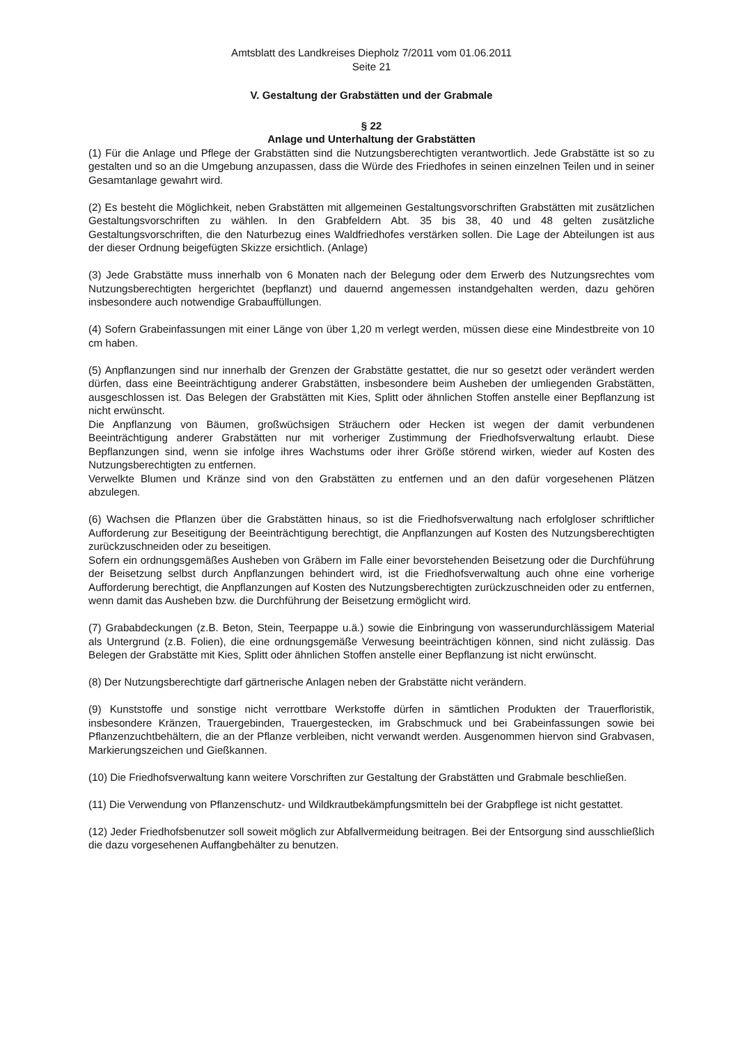Amtsblatt des Landkreises Diepholz 7/2011 vom 01.06.2011
Seite 21
V. Gestaltung der Grabstätten und der Grabmale
§ 22
Anlage und Unterhaltung der Grabstätten
(1) Für die Anlage und Pflege der Grabstätten sind die Nutzungsberechtigten verantwortlich. Jede Grabstätte ist so zu gestalten und so an die Umgebung anzupassen, dass die Würde des Friedhofes in seinen einzelnen Teilen und in seiner Gesamtanlage gewahrt wird.
(2) Es besteht die Möglichkeit, neben Grabstätten mit allgemeinen Gestaltungsvorschriften Grabstätten mit zusätzlichen Gestaltungsvorschriften zu wählen. In den Grabfeldern Abt. 35 bis 38, 40 und 48 gelten zusätzliche Gestaltungsvorschriften, die den Naturbezug eines Waldfriedhofes verstärken sollen. Die Lage der Abteilungen ist aus der dieser Ordnung beigefügten Skizze ersichtlich. (Anlage)
(3) Jede Grabstätte muss innerhalb von 6 Monaten nach der Belegung oder dem Erwerb des Nutzungsrechtes vom Nutzungsberechtigten hergerichtet (bepflanzt) und dauernd angemessen instandgehalten werden, dazu gehören insbesondere auch notwendige Grabauffüllungen.
(4) Sofern Grabeinfassungen mit einer Länge von über 1,20 m verlegt werden, müssen diese eine Mindestbreite von 10 cm haben.
(5) Anpflanzungen sind nur innerhalb der Grenzen der Grabstätte gestattet, die nur so gesetzt oder verändert werden dürfen, dass eine Beeinträchtigung anderer Grabstätten, insbesondere beim Ausheben der umliegenden Grabstätten, ausgeschlossen ist. Das Belegen der Grabstätten mit Kies, Splitt oder ähnlichen Stoffen anstelle einer Bepflanzung ist nicht erwünscht.
Die Anpflanzung von Bäumen, großwüchsigen Sträuchern oder Hecken ist wegen der damit verbundenen Beeinträchtigung anderer Grabstätten nur mit vorheriger Zustimmung der Friedhofsverwaltung erlaubt. Diese Bepflanzungen sind, wenn sie infolge ihres Wachstums oder ihrer Größe störend wirken, wieder auf Kosten des Nutzungsberechtigten zu entfernen.
Verwelkte Blumen und Kränze sind von den Grabstätten zu entfernen und an den dafür vorgesehenen Plätzen abzulegen.
(6) Wachsen die Pflanzen über die Grabstätten hinaus, so ist die Friedhofsverwaltung nach erfolgloser schriftlicher Aufforderung zur Beseitigung der Beeinträchtigung berechtigt, die Anpflanzungen auf Kosten des Nutzungsberechtigten zurückzuschneiden oder zu beseitigen.
Sofern ein ordnungsgemäßes Ausheben von Gräbern im Falle einer bevorstehenden Beisetzung oder die Durchführung der Beisetzung selbst durch Anpflanzungen behindert wird, ist die Friedhofsverwaltung auch ohne eine vorherige Aufforderung berechtigt, die Anpflanzungen auf Kosten des Nutzungsberechtigten zurückzuschneiden oder zu entfernen, wenn damit das Ausheben bzw. die Durchführung der Beisetzung ermöglicht wird.
(7) Grababdeckungen (z.B. Beton, Stein, Teerpappe u.ä.) sowie die Einbringung von wasserundurchlässigem Material als Untergrund (z.B. Folien), die eine ordnungsgemäße Verwesung beeinträchtigen können, sind nicht zulässig. Das Belegen der Grabstätte mit Kies, Splitt oder ähnlichen Stoffen anstelle einer Bepflanzung ist nicht erwünscht.
(8) Der Nutzungsberechtigte darf gärtnerische Anlagen neben der Grabstätte nicht verändern.
(9) Kunststoffe und sonstige nicht verrottbare Werkstoffe dürfen in sämtlichen Produkten der Trauerfloristik, insbesondere Kränzen, Trauergebinden, Trauergestecken, im Grabschmuck und bei Grabeinfassungen sowie bei Pflanzenzuchtbehältern, die an der Pflanze verbleiben, nicht verwandt werden. Ausgenommen hiervon sind Grabvasen, Markierungszeichen und Gießkannen.
(10) Die Friedhofsverwaltung kann weitere Vorschriften zur Gestaltung der Grabstätten und Grabmale beschließen.
(11) Die Verwendung von Pflanzenschutz- und Wildkrautbekämpfungsmitteln bei der Grabpflege ist nicht gestattet.
(12) Jeder Friedhofsbenutzer soll soweit möglich zur Abfallvermeidung beitragen. Bei der Entsorgung sind ausschließlich die dazu vorgesehenen Auffangbehälter zu benutzen.